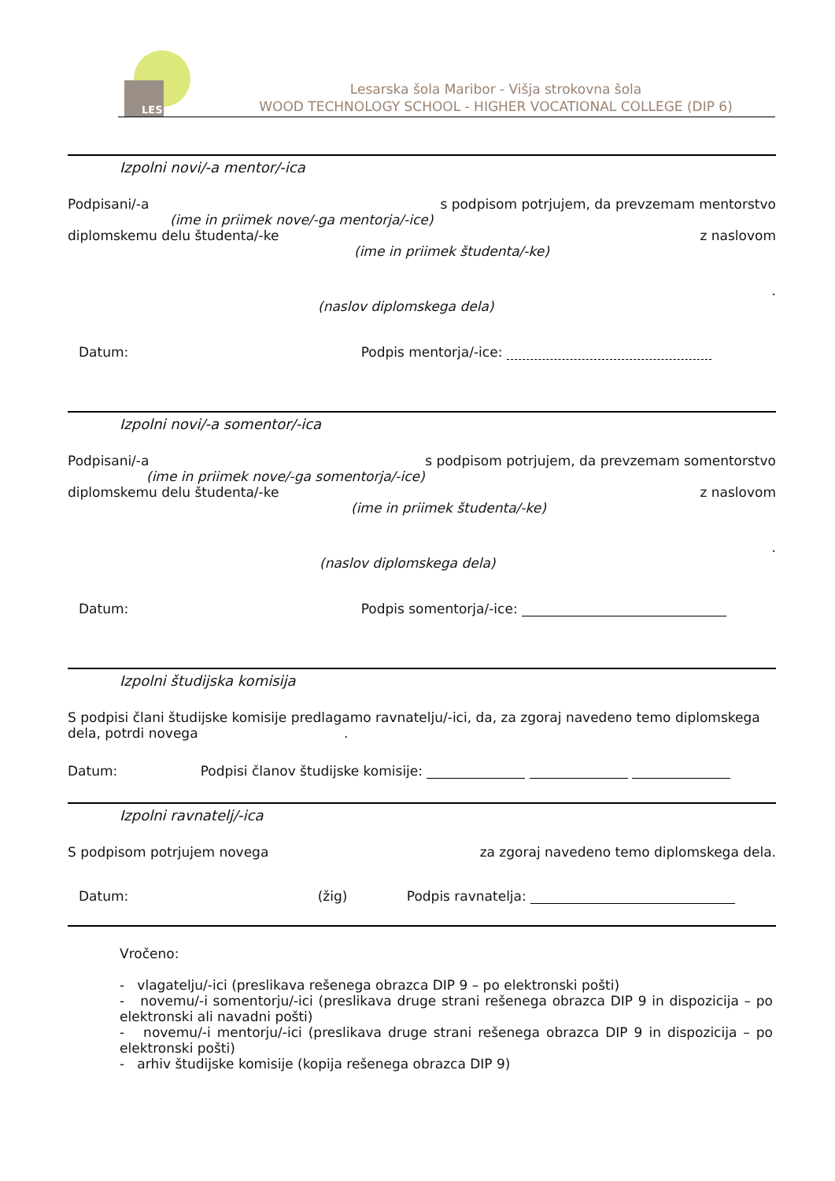LES
Lesarska šola Maribor - Višja strokovna šola
WOOD TECHNOLOGY SCHOOL - HIGHER VOCATIONAL COLLEGE (DIP 6)
Izpolni novi/-a mentor/-ica
Podpisani/-a s podpisom potrjujem, da prevzemam mentorstvo
(ime in priimek nove/-ga mentorja/-ice)
diplomskemu delu študenta/-ke z naslovom
(ime in priimek študenta/-ke)
.
(naslov diplomskega dela)
Datum: Podpis mentorja/-ice:
Izpolni novi/-a somentor/-ica
Podpisani/-a s podpisom potrjujem, da prevzemam somentorstvo
(ime in priimek nove/-ga somentorja/-ice)
diplomskemu delu študenta/-ke z naslovom
(ime in priimek študenta/-ke)
.
(naslov diplomskega dela)
Datum: Podpis somentorja/-ice:
Izpolni študijska komisija
S podpisi člani študijske komisije predlagamo ravnatelju/-ici, da, za zgoraj navedeno temo diplomskega dela, potrdi novega .
Datum: Podpisi članov študijske komisije:
Izpolni ravnatelj/-ica
S podpisom potrjujem novega za zgoraj navedeno temo diplomskega dela.
Datum: (žig) Podpis ravnatelja:
Vročeno:
- vlagatelju/-ici (preslikava rešenega obrazca DIP 9 – po elektronski pošti)
- novemu/-i somentorju/-ici (preslikava druge strani rešenega obrazca DIP 9 in dispozicija – po elektronski ali navadni pošti)
- novemu/-i mentorju/-ici (preslikava druge strani rešenega obrazca DIP 9 in dispozicija – po elektronski pošti)
- arhiv študijske komisije (kopija rešenega obrazca DIP 9)